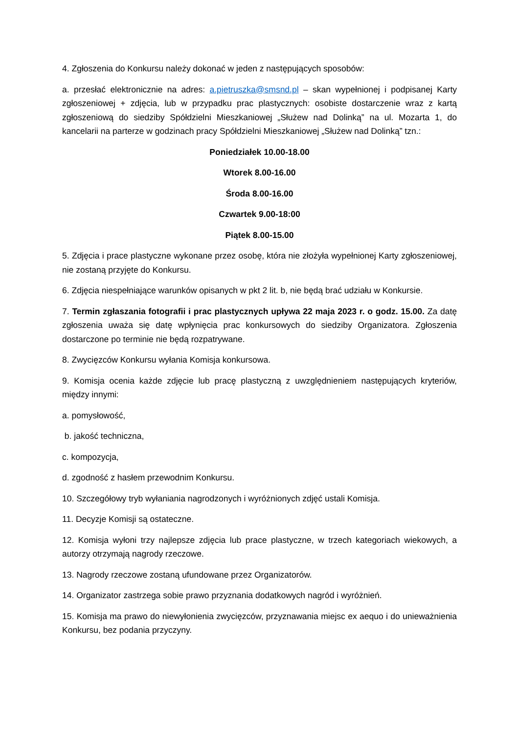4. Zgłoszenia do Konkursu należy dokonać w jeden z następujących sposobów:
a. przesłać elektronicznie na adres: a.pietruszka@smsnd.pl – skan wypełnionej i podpisanej Karty zgłoszeniowej + zdjęcia, lub w przypadku prac plastycznych: osobiste dostarczenie wraz z kartą zgłoszeniową do siedziby Spółdzielni Mieszkaniowej „Służew nad Dolinką” na ul. Mozarta 1, do kancelarii na parterze w godzinach pracy Spółdzielni Mieszkaniowej „Służew nad Dolinką” tzn.:
Poniedziałek 10.00-18.00
Wtorek 8.00-16.00
Środa 8.00-16.00
Czwartek 9.00-18:00
Piątek 8.00-15.00
5. Zdjęcia i prace plastyczne wykonane przez osobę, która nie złożyła wypełnionej Karty zgłoszeniowej, nie zostaną przyjęte do Konkursu.
6. Zdjęcia niespełniające warunków opisanych w pkt 2 lit. b, nie będą brać udziału w Konkursie.
7. Termin zgłaszania fotografii i prac plastycznych upływa 22 maja 2023 r. o godz. 15.00. Za datę zgłoszenia uważa się datę wpłynięcia prac konkursowych do siedziby Organizatora. Zgłoszenia dostarczone po terminie nie będą rozpatrywane.
8. Zwycięzców Konkursu wyłania Komisja konkursowa.
9. Komisja ocenia każde zdjęcie lub pracę plastyczną z uwzględnieniem następujących kryteriów, między innymi:
a. pomysłowość,
b. jakość techniczna,
c. kompozycja,
d. zgodność z hasłem przewodnim Konkursu.
10. Szczegółowy tryb wyłaniania nagrodzonych i wyróżnionych zdjęć ustali Komisja.
11. Decyzje Komisji są ostateczne.
12. Komisja wyłoni trzy najlepsze zdjęcia lub prace plastyczne, w trzech kategoriach wiekowych, a autorzy otrzymają nagrody rzeczowe.
13. Nagrody rzeczowe zostaną ufundowane przez Organizatorów.
14. Organizator zastrzega sobie prawo przyznania dodatkowych nagród i wyróżnień.
15. Komisja ma prawo do niewyłonienia zwycięzców, przyznawania miejsc ex aequo i do unieważnienia Konkursu, bez podania przyczyny.